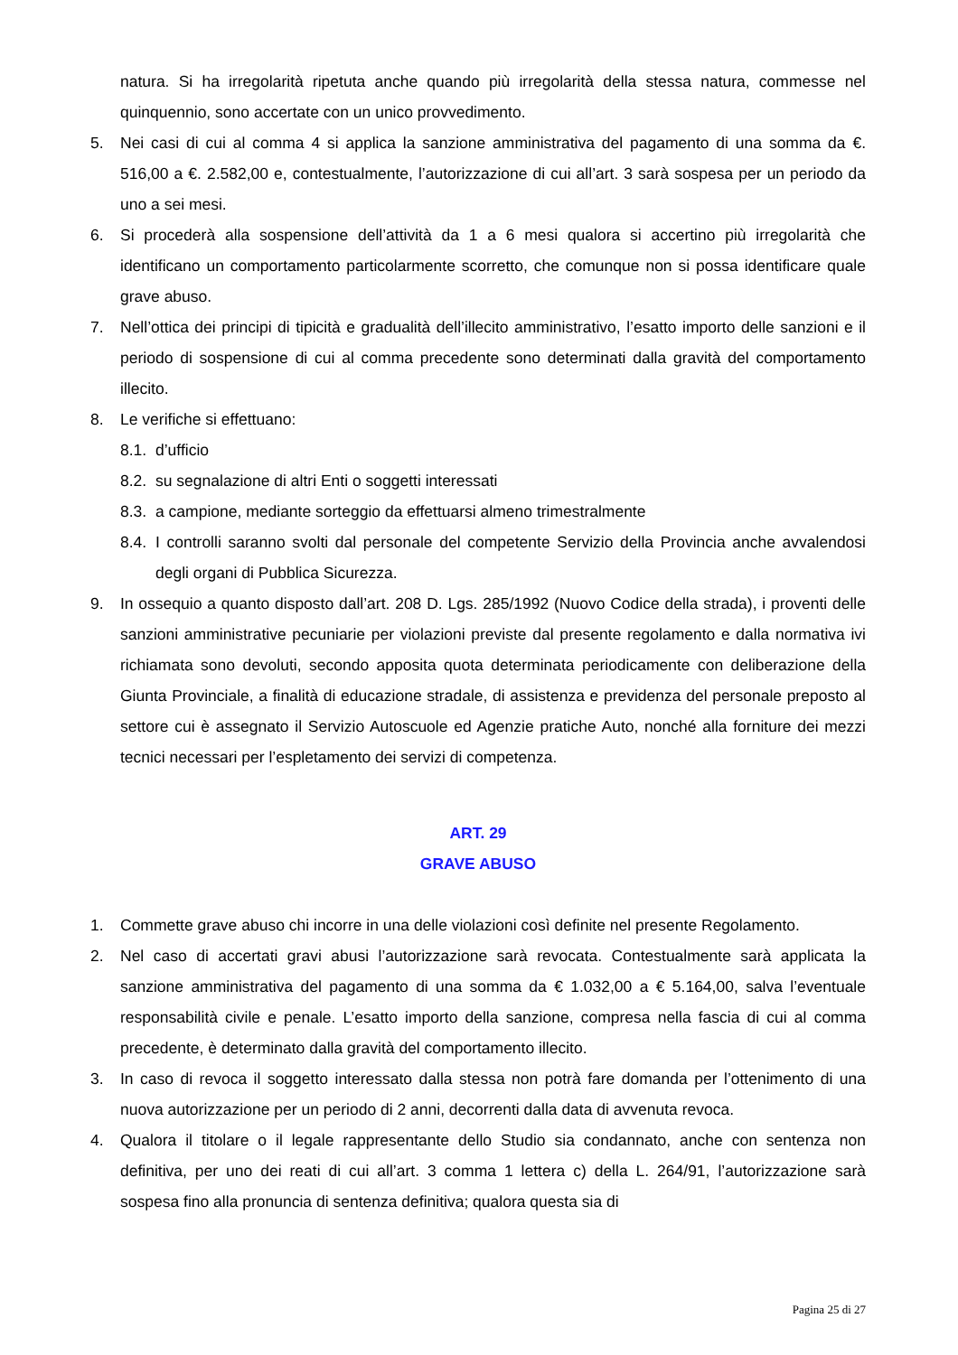natura. Si ha irregolarità ripetuta anche quando più irregolarità della stessa natura, commesse nel quinquennio, sono accertate con un unico provvedimento.
5. Nei casi di cui al comma 4 si applica la sanzione amministrativa del pagamento di una somma da €. 516,00 a €. 2.582,00 e, contestualmente, l’autorizzazione di cui all’art. 3 sarà sospesa per un periodo da uno a sei mesi.
6. Si procederà alla sospensione dell’attività da 1 a 6 mesi qualora si accertino più irregolarità che identificano un comportamento particolarmente scorretto, che comunque non si possa identificare quale grave abuso.
7. Nell’ottica dei principi di tipicità e gradualità dell’illecito amministrativo, l’esatto importo delle sanzioni e il periodo di sospensione di cui al comma precedente sono determinati dalla gravità del comportamento illecito.
8. Le verifiche si effettuano:
8.1.
d’ufficio
8.2.
su segnalazione di altri Enti o soggetti interessati
8.3.
a campione, mediante sorteggio da effettuarsi almeno trimestralmente
8.4.
I controlli saranno svolti dal personale del competente Servizio della Provincia anche avvalendosi degli organi di Pubblica Sicurezza.
9. In ossequio a quanto disposto dall’art. 208 D. Lgs. 285/1992 (Nuovo Codice della strada), i proventi delle sanzioni amministrative pecuniarie per violazioni previste dal presente regolamento e dalla normativa ivi richiamata sono devoluti, secondo apposita quota determinata periodicamente con deliberazione della Giunta Provinciale, a finalità di educazione stradale, di assistenza e previdenza del personale preposto al settore cui è assegnato il Servizio Autoscuole ed Agenzie pratiche Auto, nonché alla forniture dei mezzi tecnici necessari per l’espletamento dei servizi di competenza.
ART. 29
GRAVE ABUSO
1. Commette grave abuso chi incorre in una delle violazioni così definite nel presente Regolamento.
2. Nel caso di accertati gravi abusi l’autorizzazione sarà revocata. Contestualmente sarà applicata la sanzione amministrativa del pagamento di una somma da € 1.032,00 a € 5.164,00, salva l’eventuale responsabilità civile e penale. L’esatto importo della sanzione, compresa nella fascia di cui al comma precedente, è determinato dalla gravità del comportamento illecito.
3. In caso di revoca il soggetto interessato dalla stessa non potrà fare domanda per l’ottenimento di una nuova autorizzazione per un periodo di 2 anni, decorrenti dalla data di avvenuta revoca.
4. Qualora il titolare o il legale rappresentante dello Studio sia condannato, anche con sentenza non definitiva, per uno dei reati di cui all’art. 3 comma 1 lettera c) della L. 264/91, l’autorizzazione sarà sospesa fino alla pronuncia di sentenza definitiva; qualora questa sia di
Pagina 25 di 27